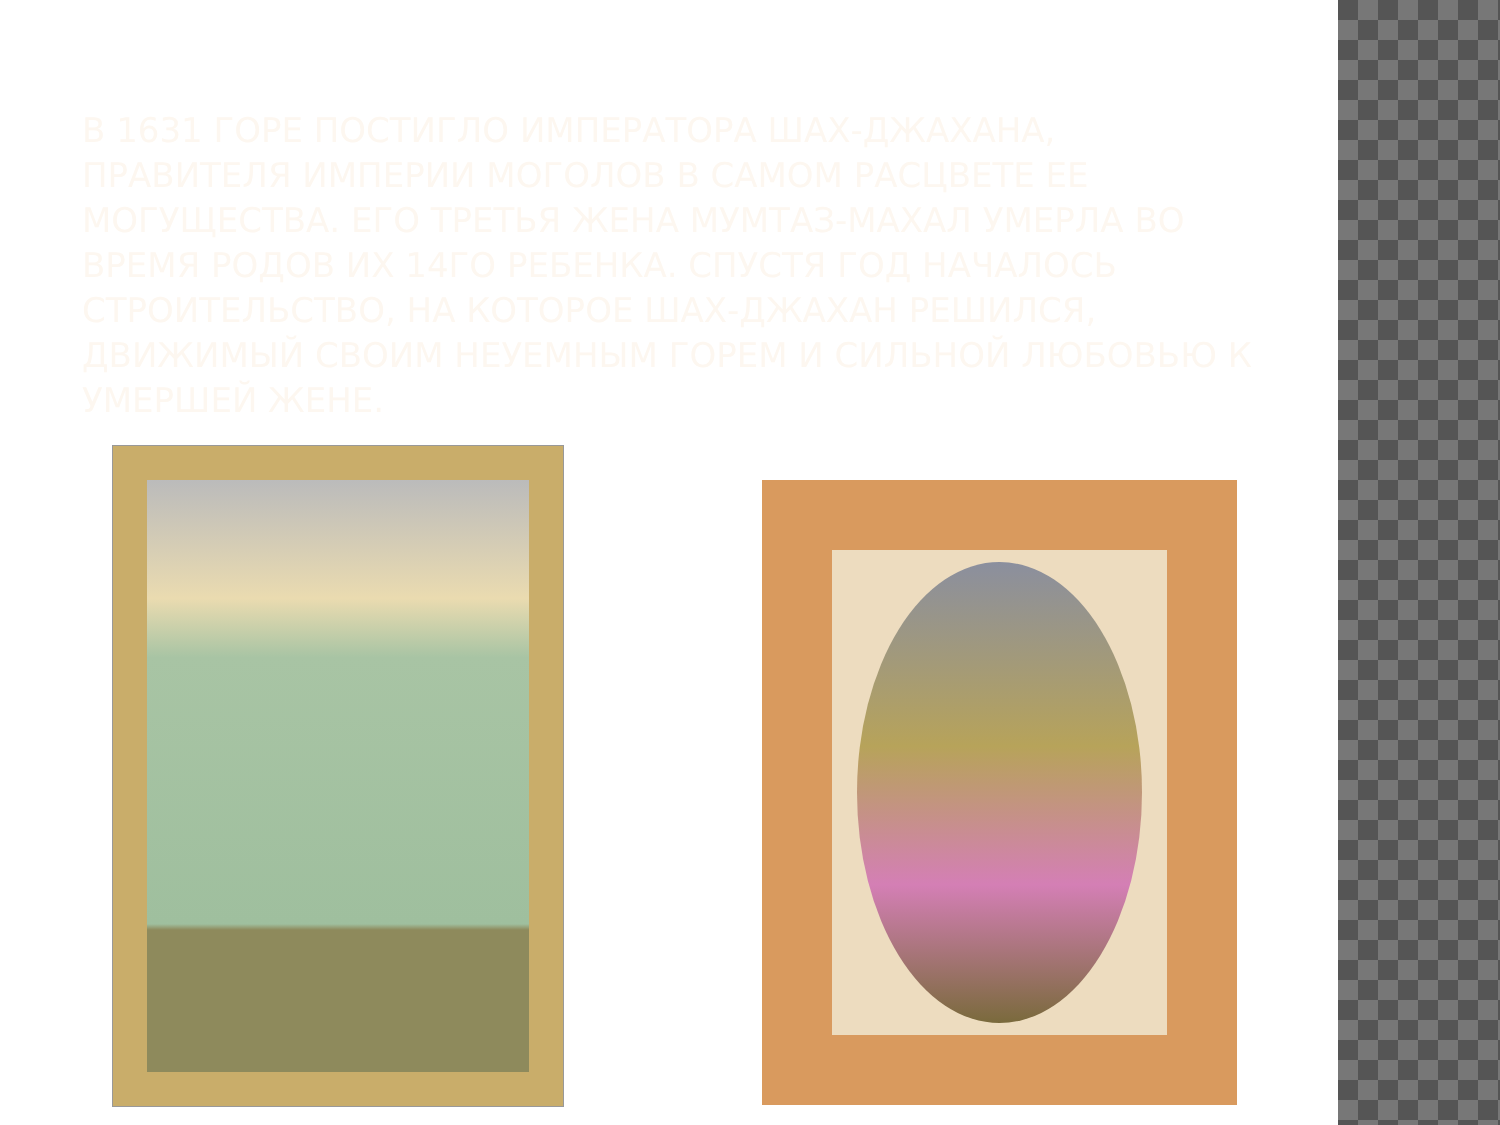В 1631 ГОРЕ ПОСТИГЛО ИМПЕРАТОРА ШАХ-ДЖАХАНА, ПРАВИТЕЛЯ ИМПЕРИИ МОГОЛОВ В САМОМ РАСЦВЕТЕ ЕЕ МОГУЩЕСТВА. ЕГО ТРЕТЬЯ ЖЕНА МУМТАЗ-МАХАЛ УМЕРЛА ВО ВРЕМЯ РОДОВ ИХ 14ГО РЕБЕНКА. СПУСТЯ ГОД НАЧАЛОСЬ СТРОИТЕЛЬСТВО, НА КОТОРОЕ ШАХ-ДЖАХАН РЕШИЛСЯ, ДВИЖИМЫЙ СВОИМ НЕУЕМНЫМ ГОРЕМ И СИЛЬНОЙ ЛЮБОВЬЮ К УМЕРШЕЙ ЖЕНЕ.